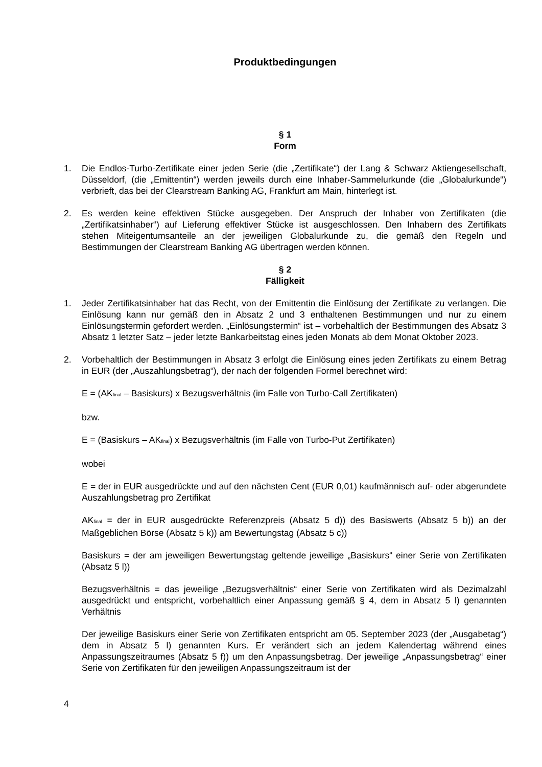Produktbedingungen
§ 1
Form
1. Die Endlos-Turbo-Zertifikate einer jeden Serie (die „Zertifikate“) der Lang & Schwarz Aktiengesellschaft, Düsseldorf, (die „Emittentin“) werden jeweils durch eine Inhaber-Sammelurkunde (die „Globalurkunde“) verbrieft, das bei der Clearstream Banking AG, Frankfurt am Main, hinterlegt ist.
2. Es werden keine effektiven Stücke ausgegeben. Der Anspruch der Inhaber von Zertifikaten (die „Zertifikatsinhaber“) auf Lieferung effektiver Stücke ist ausgeschlossen. Den Inhabern des Zertifikats stehen Miteigentumsanteile an der jeweiligen Globalurkunde zu, die gemäß den Regeln und Bestimmungen der Clearstream Banking AG übertragen werden können.
§ 2
Fälligkeit
1. Jeder Zertifikatsinhaber hat das Recht, von der Emittentin die Einlösung der Zertifikate zu verlangen. Die Einlösung kann nur gemäß den in Absatz 2 und 3 enthaltenen Bestimmungen und nur zu einem Einlösungstermin gefordert werden. „Einlösungstermin“ ist – vorbehaltlich der Bestimmungen des Absatz 3 Absatz 1 letzter Satz – jeder letzte Bankarbeitstag eines jeden Monats ab dem Monat Oktober 2023.
2. Vorbehaltlich der Bestimmungen in Absatz 3 erfolgt die Einlösung eines jeden Zertifikats zu einem Betrag in EUR (der „Auszahlungsbetrag“), der nach der folgenden Formel berechnet wird:
E = (AK<sub>final</sub> – Basiskurs) x Bezugsverhältnis (im Falle von Turbo-Call Zertifikaten)
bzw.
E = (Basiskurs – AK<sub>final</sub>) x Bezugsverhältnis (im Falle von Turbo-Put Zertifikaten)
wobei
E = der in EUR ausgedrückte und auf den nächsten Cent (EUR 0,01) kaufmännisch auf- oder abgerundete Auszahlungsbetrag pro Zertifikat
AK<sub>final</sub> = der in EUR ausgedrückte Referenzpreis (Absatz 5 d)) des Basiswerts (Absatz 5 b)) an der Maßgeblichen Börse (Absatz 5 k)) am Bewertungstag (Absatz 5 c))
Basiskurs = der am jeweiligen Bewertungstag geltende jeweilige „Basiskurs“ einer Serie von Zertifikaten (Absatz 5 l))
Bezugsverhältnis = das jeweilige „Bezugsverhältnis“ einer Serie von Zertifikaten wird als Dezimalzahl ausgedrückt und entspricht, vorbehaltlich einer Anpassung gemäß § 4, dem in Absatz 5 l) genannten Verhältnis
Der jeweilige Basiskurs einer Serie von Zertifikaten entspricht am 05. September 2023 (der „Ausgabetag“) dem in Absatz 5 l) genannten Kurs. Er verändert sich an jedem Kalendertag während eines Anpassungszeitraumes (Absatz 5 f)) um den Anpassungsbetrag. Der jeweilige „Anpassungsbetrag“ einer Serie von Zertifikaten für den jeweiligen Anpassungszeitraum ist der
4